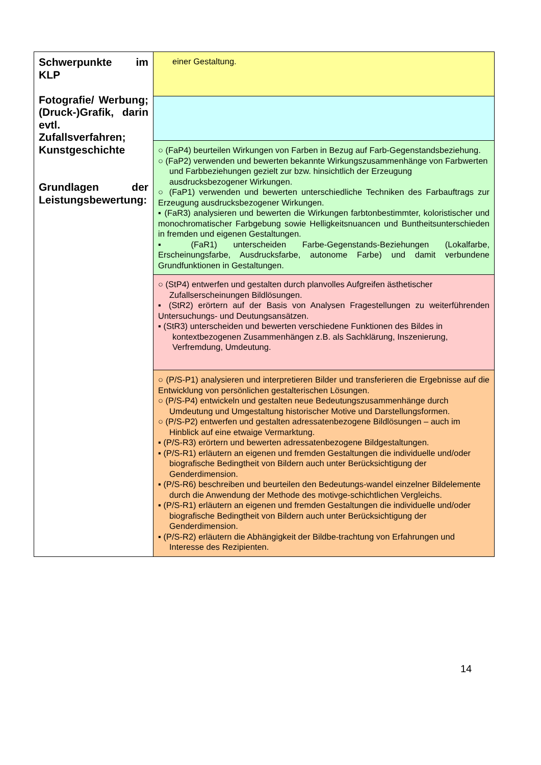| Schwerpunkte im KLP Fotografie/ Werbung; (Druck-)Grafik, darin evtl. Zufallsverfahren; Kunstgeschichte Grundlagen der Leistungsbewertung: | einer Gestaltung. |
| | ○ (FaP4) beurteilen Wirkungen von Farben in Bezug auf Farb-Gegenstandsbeziehung. ○ (FaP2) verwenden und bewerten bekannte Wirkungszusammenhänge von Farbwerten und Farbbeziehungen gezielt zur bzw. hinsichtlich der Erzeugung ausdrucksbezogener Wirkungen. ○ (FaP1) verwenden und bewerten unterschiedliche Techniken des Farbauftrags zur Erzeugung ausdrucksbezogener Wirkungen. ▪ (FaR3) analysieren und bewerten die Wirkungen farbtonbestimmter, koloristischer und monochromatischer Farbgebung sowie Helligkeitsnuancen und Buntheitsunterschieden in fremden und eigenen Gestaltungen. ▪ (FaR1) unterscheiden Farbe-Gegenstands-Beziehungen (Lokalfarbe, Erscheinungsfarbe, Ausdrucksfarbe, autonome Farbe) und damit verbundene Grundfunktionen in Gestaltungen. |
| | ○ (StP4) entwerfen und gestalten durch planvolles Aufgreifen ästhetischer Zufallserscheinungen Bildlösungen. ▪ (StR2) erörtern auf der Basis von Analysen Fragestellungen zu weiterführenden Untersuchungs- und Deutungsansätzen. ▪ (StR3) unterscheiden und bewerten verschiedene Funktionen des Bildes in kontextbezogenen Zusammenhängen z.B. als Sachklärung, Inszenierung, Verfremdung, Umdeutung. |
| | ○ (P/S-P1) analysieren und interpretieren Bilder und transferieren die Ergebnisse auf die Entwicklung von persönlichen gestalterischen Lösungen. ○ (P/S-P4) entwickeln und gestalten neue Bedeutungszusammenhänge durch Umdeutung und Umgestaltung historischer Motive und Darstellungsformen. ○ (P/S-P2) entwerfen und gestalten adressatenbezogene Bildlösungen – auch im Hinblick auf eine etwaige Vermarktung. ▪ (P/S-R3) erörtern und bewerten adressatenbezogene Bildgestaltungen. ▪ (P/S-R1) erläutern an eigenen und fremden Gestaltungen die individuelle und/oder biografische Bedingtheit von Bildern auch unter Berücksichtigung der Genderdimension. ▪ (P/S-R6) beschreiben und beurteilen den Bedeutungs-wandel einzelner Bildelemente durch die Anwendung der Methode des motivge-schichtlichen Vergleichs. ▪ (P/S-R1) erläutern an eigenen und fremden Gestaltungen die individuelle und/oder biografische Bedingtheit von Bildern auch unter Berücksichtigung der Genderdimension. ▪ (P/S-R2) erläutern die Abhängigkeit der Bildbe-trachtung von Erfahrungen und Interesse des Rezipienten. |
14